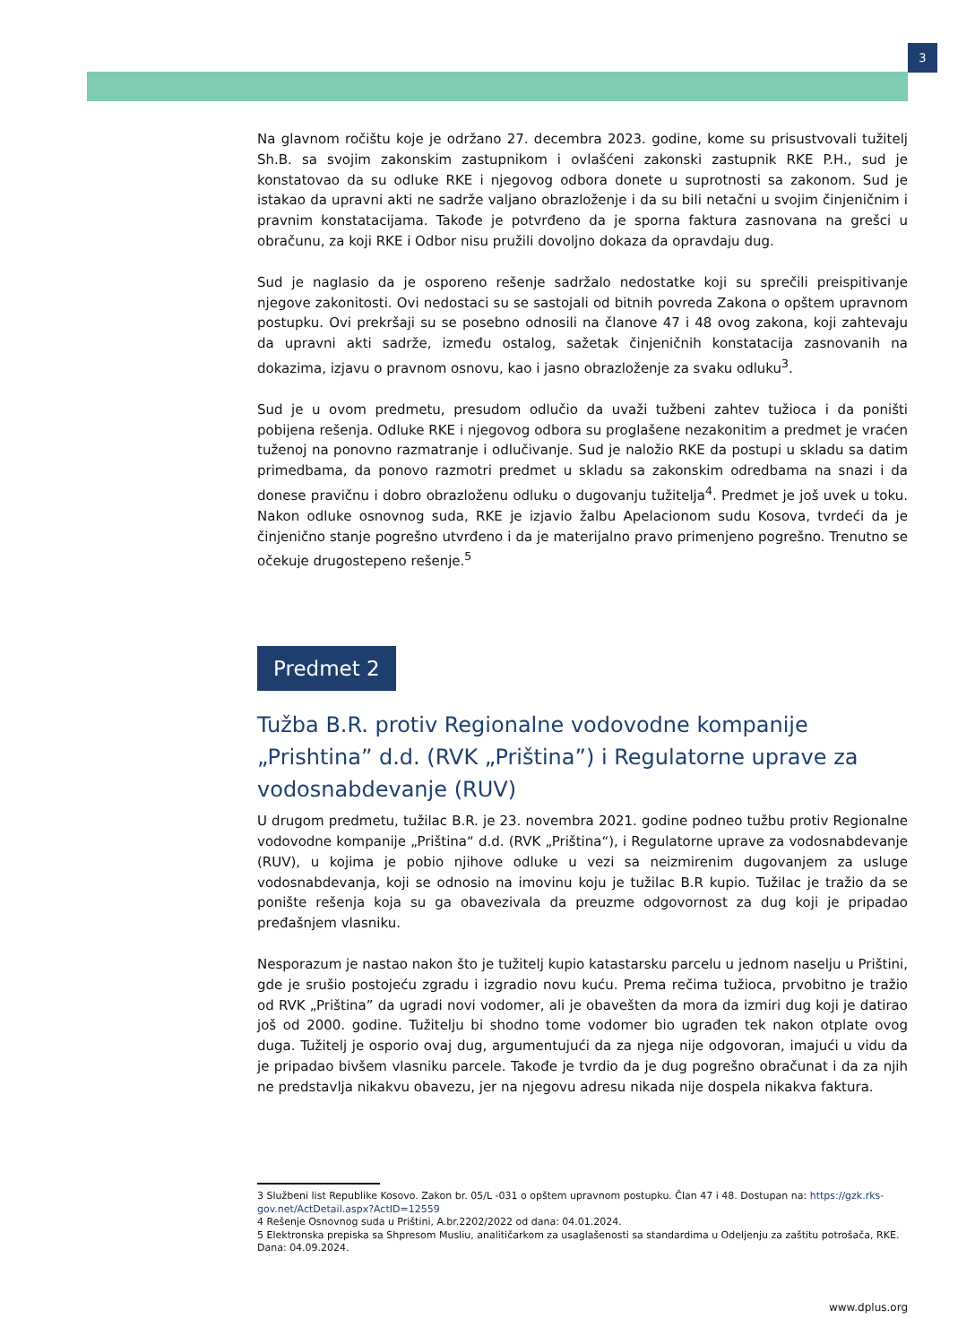3
Na glavnom ročištu koje je održano 27. decembra 2023. godine, kome su prisustvovali tužitelj Sh.B. sa svojim zakonskim zastupnikom i ovlašćeni zakonski zastupnik RKE P.H., sud je konstatovao da su odluke RKE i njegovog odbora donete u suprotnosti sa zakonom. Sud je istakao da upravni akti ne sadrže valjano obrazloženje i da su bili netačni u svojim činjeničnim i pravnim konstatacijama. Takođe je potvrđeno da je sporna faktura zasnovana na grešci u obračunu, za koji RKE i Odbor nisu pružili dovoljno dokaza da opravdaju dug.
Sud je naglasio da je osporeno rešenje sadržalo nedostatke koji su sprečili preispitivanje njegove zakonitosti. Ovi nedostaci su se sastojali od bitnih povreda Zakona o opštem upravnom postupku. Ovi prekršaji su se posebno odnosili na članove 47 i 48 ovog zakona, koji zahtevaju da upravni akti sadrže, između ostalog, sažetak činjeničnih konstatacija zasnovanih na dokazima, izjavu o pravnom osnovu, kao i jasno obrazloženje za svaku odluku<sup>3</sup>.
Sud je u ovom predmetu, presudom odlučio da uvaži tužbeni zahtev tužioca i da poništi pobijena rešenja. Odluke RKE i njegovog odbora su proglašene nezakonitim a predmet je vraćen tuženoj na ponovno razmatranje i odlučivanje. Sud je naložio RKE da postupi u skladu sa datim primedbama, da ponovo razmotri predmet u skladu sa zakonskim odredbama na snazi i da donese pravičnu i dobro obrazloženu odluku o dugovanju tužitelja<sup>4</sup>. Predmet je još uvek u toku. Nakon odluke osnovnog suda, RKE je izjavio žalbu Apelacionom sudu Kosova, tvrdeći da je činjenično stanje pogrešno utvrđeno i da je materijalno pravo primenjeno pogrešno. Trenutno se očekuje drugostepeno rešenje.<sup>5</sup>
Predmet 2
Tužba B.R. protiv Regionalne vodovodne kompanije „Prishtina” d.d. (RVK „Priština”) i Regulatorne uprave za vodosnabdevanje (RUV)
U drugom predmetu, tužilac B.R. je 23. novembra 2021. godine podneo tužbu protiv Regionalne vodovodne kompanije „Priština“ d.d. (RVK „Priština“), i Regulatorne uprave za vodosnabdevanje (RUV), u kojima je pobio njihove odluke u vezi sa neizmirenim dugovanjem za usluge vodosnabdevanja, koji se odnosio na imovinu koju je tužilac B.R kupio. Tužilac je tražio da se ponište rešenja koja su ga obavezivala da preuzme odgovornost za dug koji je pripadao prеđašnjem vlasniku.
Nesporazum je nastao nakon što je tužitelj kupio katastarsku parcelu u jednom naselju u Prištini, gde je srušio postojeću zgradu i izgradio novu kuću. Prema rečima tužioca, prvobitno je tražio od RVK „Priština” da ugradi novi vodomer, ali je obavešten da mora da izmiri dug koji je datirao još od 2000. godine. Tužitelju bi shodno tome vodomer bio ugrađen tek nakon otplate ovog duga. Tužitelj je osporio ovaj dug, argumentujući da za njega nije odgovoran, imajući u vidu da je pripadao bivšem vlasniku parcele. Takođe je tvrdio da je dug pogrešno obračunat i da za njih ne predstavlja nikakvu obavezu, jer na njegovu adresu nikada nije dospela nikakva faktura.
3 Službeni list Republike Kosovo. Zakon br. 05/L -031 o opštem upravnom postupku. Član 47 i 48. Dostupan na: https://gzk.rks-gov.net/ActDetail.aspx?ActID=12559
4 Rešenje Osnovnog suda u Prištini, A.br.2202/2022 od dana: 04.01.2024.
5 Elektronska prepiska sa Shpresom Musliu, analitičarkom za usaglašenosti sa standardima u Odeljenju za zaštitu potrošača, RKE. Dana: 04.09.2024.
www.dplus.org